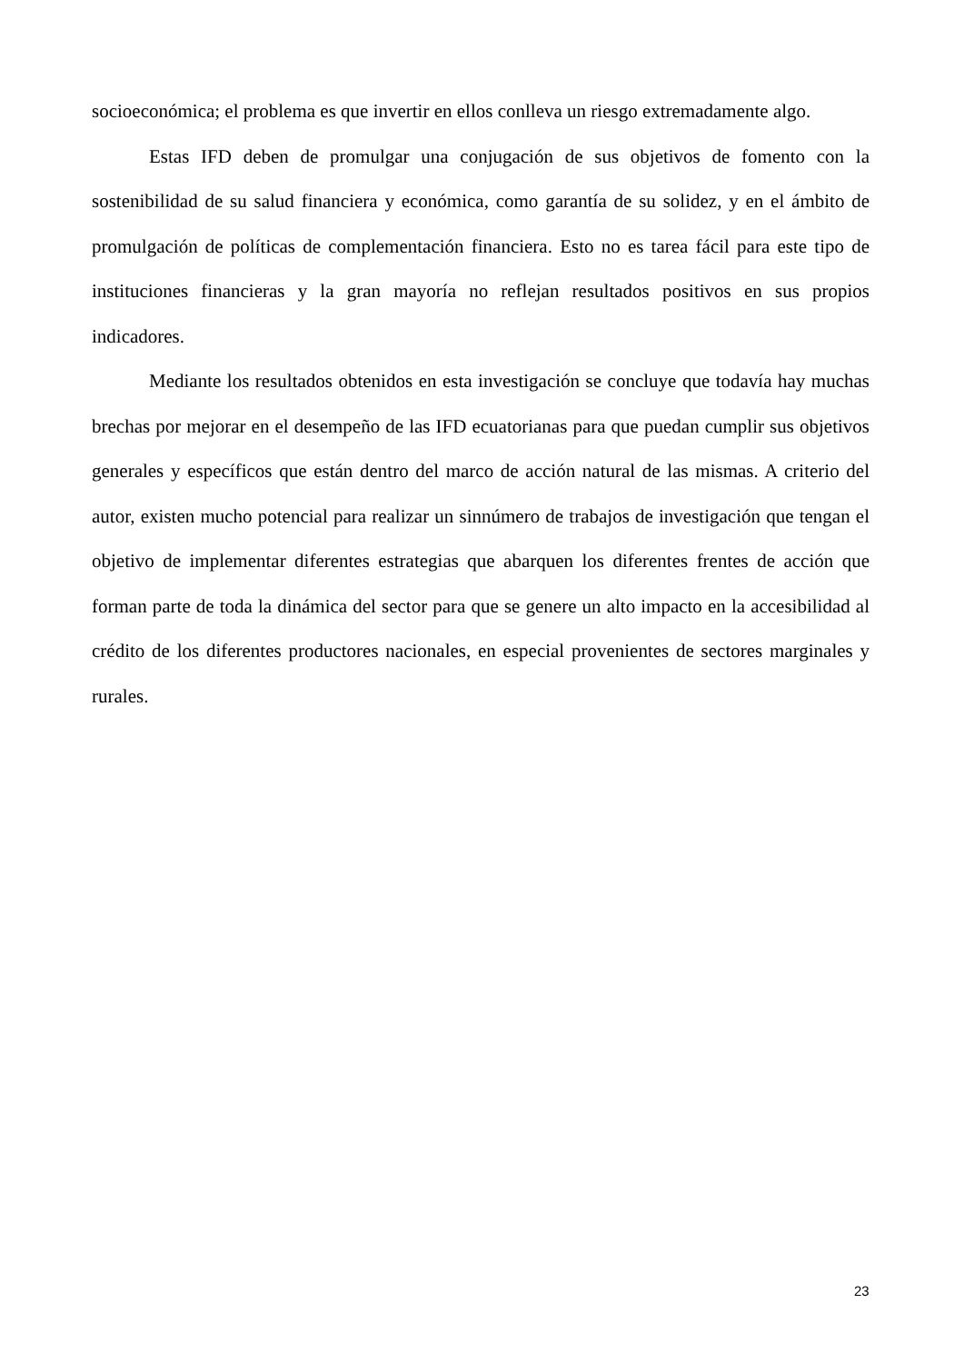socioeconómica; el problema es que invertir en ellos conlleva un riesgo extremadamente algo.
Estas IFD deben de promulgar una conjugación de sus objetivos de fomento con la sostenibilidad de su salud financiera y económica, como garantía de su solidez, y en el ámbito de promulgación de políticas de complementación financiera. Esto no es tarea fácil para este tipo de instituciones financieras y la gran mayoría no reflejan resultados positivos en sus propios indicadores.
Mediante los resultados obtenidos en esta investigación se concluye que todavía hay muchas brechas por mejorar en el desempeño de las IFD ecuatorianas para que puedan cumplir sus objetivos generales y específicos que están dentro del marco de acción natural de las mismas. A criterio del autor, existen mucho potencial para realizar un sinnúmero de trabajos de investigación que tengan el objetivo de implementar diferentes estrategias que abarquen los diferentes frentes de acción que forman parte de toda la dinámica del sector para que se genere un alto impacto en la accesibilidad al crédito de los diferentes productores nacionales, en especial provenientes de sectores marginales y rurales.
23